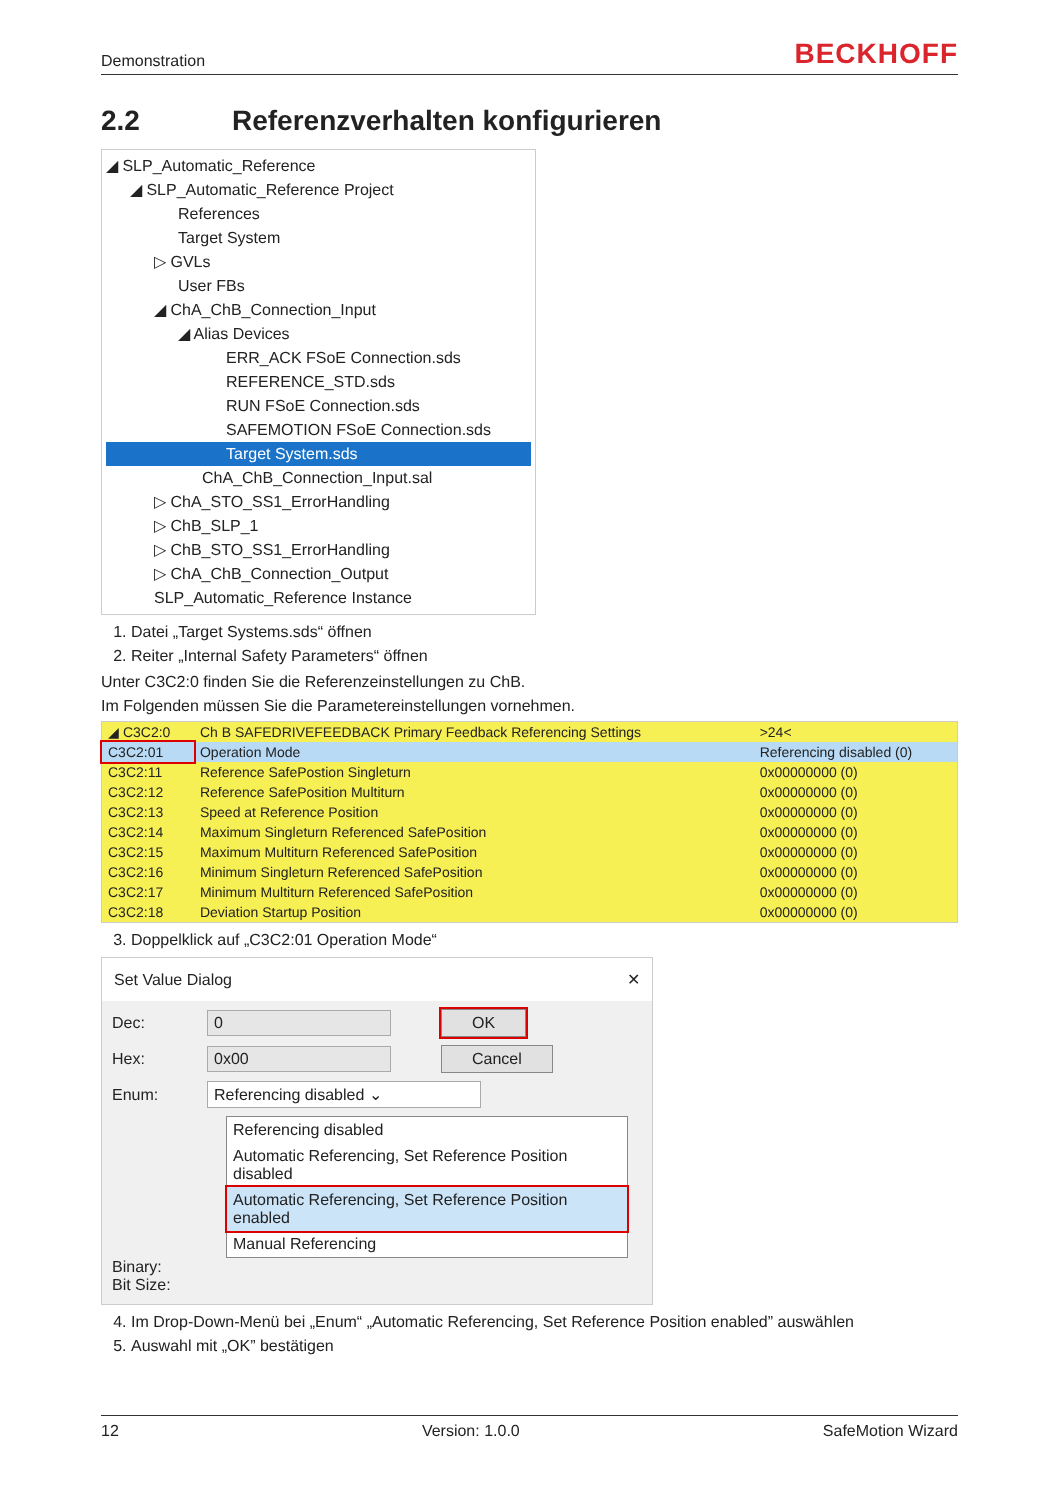Demonstration BECKHOFF
2.2 Referenzverhalten konfigurieren
◢ SLP_Automatic_Reference
◢ SLP_Automatic_Reference Project
References
Target System
▷ GVLs
User FBs
◢ ChA_ChB_Connection_Input
◢ Alias Devices
ERR_ACK FSoE Connection.sds
REFERENCE_STD.sds
RUN FSoE Connection.sds
SAFEMOTION FSoE Connection.sds
Target System.sds
ChA_ChB_Connection_Input.sal
▷ ChA_STO_SS1_ErrorHandling
▷ ChB_SLP_1
▷ ChB_STO_SS1_ErrorHandling
▷ ChA_ChB_Connection_Output
SLP_Automatic_Reference Instance
1. Datei „Target Systems.sds“ öffnen
2. Reiter „Internal Safety Parameters“ öffnen
Unter C3C2:0 finden Sie die Referenzeinstellungen zu ChB.
Im Folgenden müssen Sie die Parametereinstellungen vornehmen.
| ◢ C3C2:0 | Ch B SAFEDRIVEFEEDBACK Primary Feedback Referencing Settings | >24< |
| C3C2:01 | Operation Mode | Referencing disabled (0) |
| C3C2:11 | Reference SafePostion Singleturn | 0x00000000 (0) |
| C3C2:12 | Reference SafePosition Multiturn | 0x00000000 (0) |
| C3C2:13 | Speed at Reference Position | 0x00000000 (0) |
| C3C2:14 | Maximum Singleturn Referenced SafePosition | 0x00000000 (0) |
| C3C2:15 | Maximum Multiturn Referenced SafePosition | 0x00000000 (0) |
| C3C2:16 | Minimum Singleturn Referenced SafePosition | 0x00000000 (0) |
| C3C2:17 | Minimum Multiturn Referenced SafePosition | 0x00000000 (0) |
| C3C2:18 | Deviation Startup Position | 0x00000000 (0) |
3. Doppelklick auf „C3C2:01 Operation Mode“
Set Value Dialog ✕
Dec: 0 OK
Hex: 0x00 Cancel
Enum: Referencing disabled ⌄
Referencing disabled
Automatic Referencing, Set Reference Position disabled
Automatic Referencing, Set Reference Position enabled
Manual Referencing
Binary:
Bit Size:
4. Im Drop-Down-Menü bei „Enum“ „Automatic Referencing, Set Reference Position enabled” auswählen
5. Auswahl mit „OK” bestätigen
12 Version: 1.0.0 SafeMotion Wizard